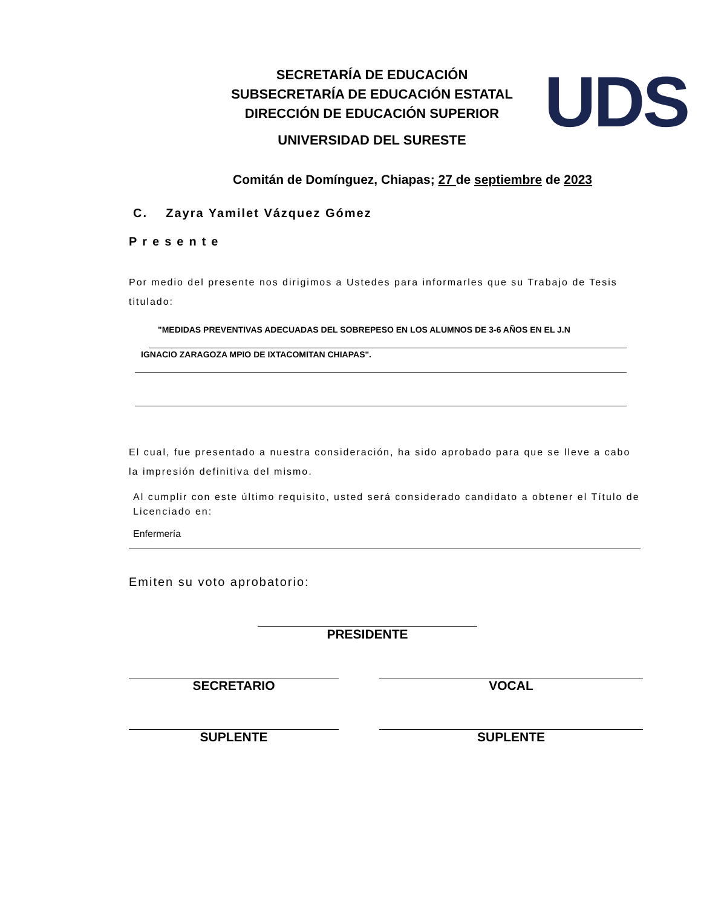SECRETARÍA DE EDUCACIÓN
SUBSECRETARÍA DE EDUCACIÓN ESTATAL
DIRECCIÓN DE EDUCACIÓN SUPERIOR
UNIVERSIDAD DEL SURESTE
UDS
Comitán de Domínguez, Chiapas; 27 de septiembre de 2023
C. Zayra Yamilet Vázquez Gómez
Presente
Por medio del presente nos dirigimos a Ustedes para informarles que su Trabajo de Tesis titulado:
"MEDIDAS PREVENTIVAS ADECUADAS DEL SOBREPESO EN LOS ALUMNOS DE 3-6 AÑOS EN EL J.N
IGNACIO ZARAGOZA MPIO DE IXTACOMITAN CHIAPAS".
El cual, fue presentado a nuestra consideración, ha sido aprobado para que se lleve a cabo la impresión definitiva del mismo.
Al cumplir con este último requisito, usted será considerado candidato a obtener el Título de Licenciado en:
Enfermería
Emiten su voto aprobatorio:
PRESIDENTE
SECRETARIO VOCAL
SUPLENTE SUPLENTE